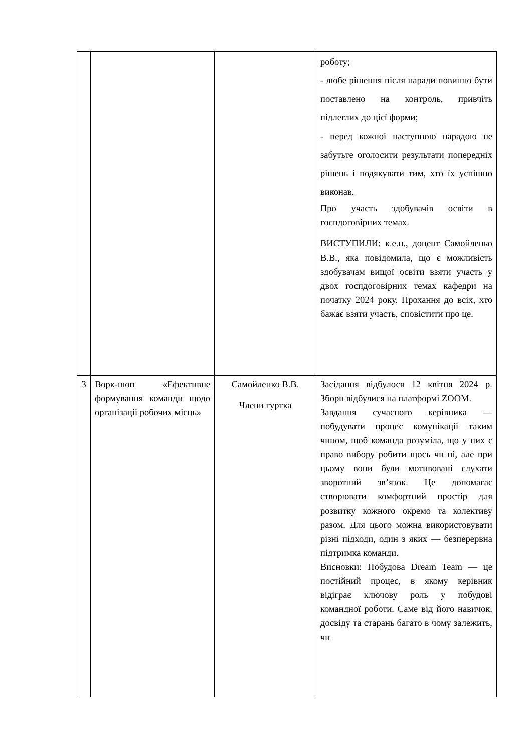| | | | роботу; - любе рішення після наради повинно бути поставлено на контроль, привчіть підлеглих до цієї форми; - перед кожної наступною нарадою не забутьте оголосити результати попередніх рішень і подякувати тим, хто їх успішно виконав. Про участь здобувачів освіти в госпдоговірних темах. ВИСТУПИЛИ: к.е.н., доцент Самойленко В.В., яка повідомила, що є можливість здобувачам вищої освіти взяти участь у двох госпдоговірних темах кафедри на початку 2024 року. Прохання до всіх, хто бажає взяти участь, сповістити про це. |
| 3 | Ворк-шоп «Ефективне формування команди щодо організації робочих місць» | Самойленко В.В. Члени гуртка | Засідання відбулося 12 квітня 2024 р. Збори відбулися на платформі ZOOM. Завдання сучасного керівника — побудувати процес комунікації таким чином, щоб команда розуміла, що у них є право вибору робити щось чи ні, але при цьому вони були мотивовані слухати зворотний зв’язок. Це допомагає створювати комфортний простір для розвитку кожного окремо та колективу разом. Для цього можна використовувати різні підходи, один з яких — безперервна підтримка команди. Висновки: Побудова Dream Team — це постійний процес, в якому керівник відіграє ключову роль у побудові командної роботи. Саме від його навичок, досвіду та старань багато в чому залежить, чи |